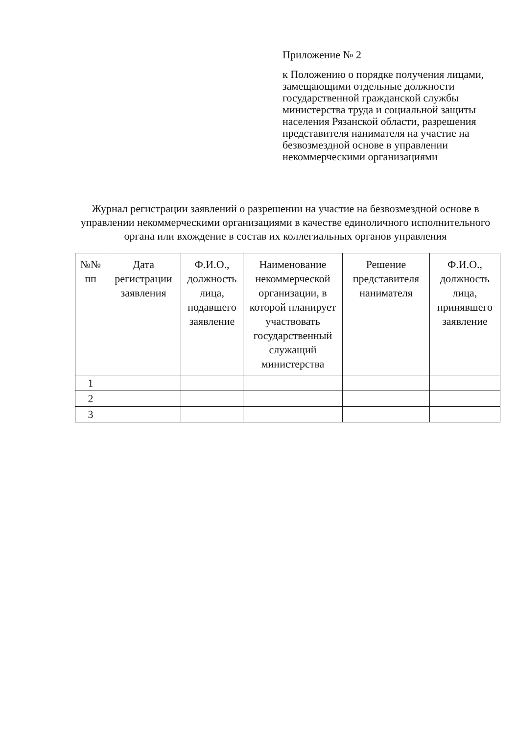Приложение № 2
к Положению о порядке получения лицами, замещающими отдельные должности государственной гражданской службы министерства труда и социальной защиты населения Рязанской области, разрешения представителя нанимателя на участие на безвозмездной основе в управлении некоммерческими организациями
Журнал регистрации заявлений о разрешении на участие на безвозмездной основе в управлении некоммерческими организациями в качестве единоличного исполнительного органа или вхождение в состав их коллегиальных органов управления
| №№ пп | Дата регистрации заявления | Ф.И.О., должность лица, подавшего заявление | Наименование некоммерческой организации, в которой планирует участвовать государственный служащий министерства | Решение представителя нанимателя | Ф.И.О., должность лица, принявшего заявление |
| --- | --- | --- | --- | --- | --- |
| 1 | | | | | |
| 2 | | | | | |
| 3 | | | | | |